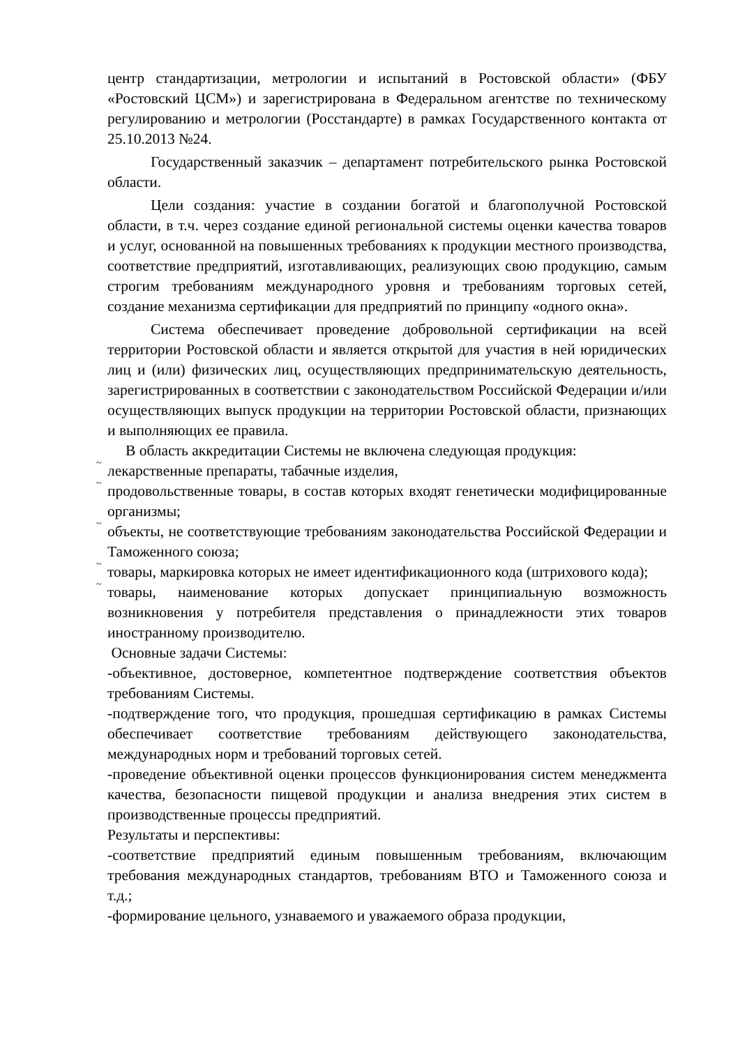центр стандартизации, метрологии и испытаний в Ростовской области» (ФБУ «Ростовский ЦСМ») и зарегистрирована в Федеральном агентстве по техническому регулированию и метрологии (Росстандарте) в рамках Государственного контакта от 25.10.2013 №24.
Государственный заказчик – департамент потребительского рынка Ростовской области.
Цели создания: участие в создании богатой и благополучной Ростовской области, в т.ч. через создание единой региональной системы оценки качества товаров и услуг, основанной на повышенных требованиях к продукции местного производства, соответствие предприятий, изготавливающих, реализующих свою продукцию, самым строгим требованиям международного уровня и требованиям торговых сетей, создание механизма сертификации для предприятий по принципу «одного окна».
Система обеспечивает проведение добровольной сертификации на всей территории Ростовской области и является открытой для участия в ней юридических лиц и (или) физических лиц, осуществляющих предпринимательскую деятельность, зарегистрированных в соответствии с законодательством Российской Федерации и/или осуществляющих выпуск продукции на территории Ростовской области, признающих и выполняющих ее правила.
В область аккредитации Системы не включена следующая продукция:
~
лекарственные препараты, табачные изделия,
~
продовольственные товары, в состав которых входят генетически модифицированные организмы;
~
объекты, не соответствующие требованиям законодательства Российской Федерации и Таможенного союза;
~
товары, маркировка которых не имеет идентификационного кода (штрихового кода);
~
товары, наименование которых допускает принципиальную возможность возникновения у потребителя представления о принадлежности этих товаров иностранному производителю.
Основные задачи Системы:
-объективное, достоверное, компетентное подтверждение соответствия объектов требованиям Системы.
-подтверждение того, что продукция, прошедшая сертификацию в рамках Системы обеспечивает соответствие требованиям действующего законодательства, международных норм и требований торговых сетей.
-проведение объективной оценки процессов функционирования систем менеджмента качества, безопасности пищевой продукции и анализа внедрения этих систем в производственные процессы предприятий.
Результаты и перспективы:
-соответствие предприятий единым повышенным требованиям, включающим требования международных стандартов, требованиям ВТО и Таможенного союза и т.д.;
-формирование цельного, узнаваемого и уважаемого образа продукции,